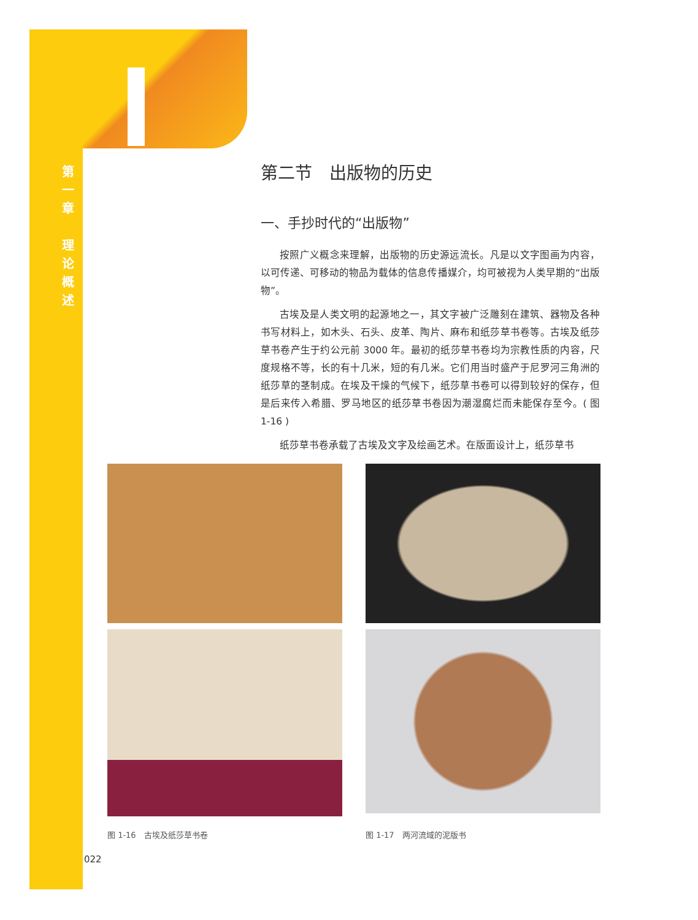第
一
章
理
论
概
述
第二节　出版物的历史
一、手抄时代的“出版物”
按照广义概念来理解，出版物的历史源远流长。凡是以文字图画为内容，以可传递、可移动的物品为载体的信息传播媒介，均可被视为人类早期的“出版物”。
古埃及是人类文明的起源地之一，其文字被广泛雕刻在建筑、器物及各种书写材料上，如木头、石头、皮革、陶片、麻布和纸莎草书卷等。古埃及纸莎草书卷产生于约公元前 3000 年。最初的纸莎草书卷均为宗教性质的内容，尺度规格不等，长的有十几米，短的有几米。它们用当时盛产于尼罗河三角洲的纸莎草的茎制成。在埃及干燥的气候下，纸莎草书卷可以得到较好的保存，但是后来传入希腊、罗马地区的纸莎草书卷因为潮湿腐烂而未能保存至今。( 图 1-16 )
纸莎草书卷承载了古埃及文字及绘画艺术。在版面设计上，纸莎草书
图 1-16　古埃及纸莎草书卷
图 1-17　两河流域的泥版书
022